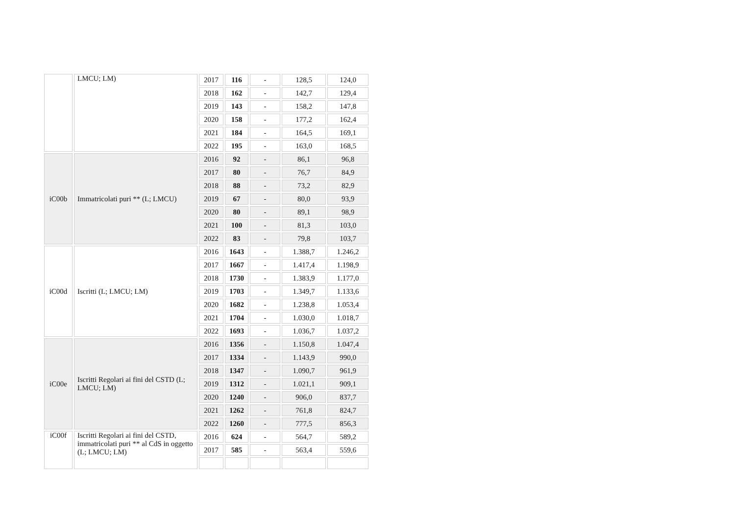| | LMCU; LM) | 2017 | 116 | - | 128,5 | 124,0 |
| | | 2018 | 162 | - | 142,7 | 129,4 |
| | | 2019 | 143 | - | 158,2 | 147,8 |
| | | 2020 | 158 | - | 177,2 | 162,4 |
| | | 2021 | 184 | - | 164,5 | 169,1 |
| | | 2022 | 195 | - | 163,0 | 168,5 |
| iC00b | Immatricolati puri ** (L; LMCU) | 2016 | 92 | - | 86,1 | 96,8 |
| | | 2017 | 80 | - | 76,7 | 84,9 |
| | | 2018 | 88 | - | 73,2 | 82,9 |
| | | 2019 | 67 | - | 80,0 | 93,9 |
| | | 2020 | 80 | - | 89,1 | 98,9 |
| | | 2021 | 100 | - | 81,3 | 103,0 |
| | | 2022 | 83 | - | 79,8 | 103,7 |
| iC00d | Iscritti (L; LMCU; LM) | 2016 | 1643 | - | 1.388,7 | 1.246,2 |
| | | 2017 | 1667 | - | 1.417,4 | 1.198,9 |
| | | 2018 | 1730 | - | 1.383,9 | 1.177,0 |
| | | 2019 | 1703 | - | 1.349,7 | 1.133,6 |
| | | 2020 | 1682 | - | 1.238,8 | 1.053,4 |
| | | 2021 | 1704 | - | 1.030,0 | 1.018,7 |
| | | 2022 | 1693 | - | 1.036,7 | 1.037,2 |
| iC00e | Iscritti Regolari ai fini del CSTD (L; LMCU; LM) | 2016 | 1356 | - | 1.150,8 | 1.047,4 |
| | | 2017 | 1334 | - | 1.143,9 | 990,0 |
| | | 2018 | 1347 | - | 1.090,7 | 961,9 |
| | | 2019 | 1312 | - | 1.021,1 | 909,1 |
| | | 2020 | 1240 | - | 906,0 | 837,7 |
| | | 2021 | 1262 | - | 761,8 | 824,7 |
| | | 2022 | 1260 | - | 777,5 | 856,3 |
| iC00f | Iscritti Regolari ai fini del CSTD, immatricolati puri ** al CdS in oggetto (L; LMCU; LM) | 2016 | 624 | - | 564,7 | 589,2 |
| | | 2017 | 585 | - | 563,4 | 559,6 |